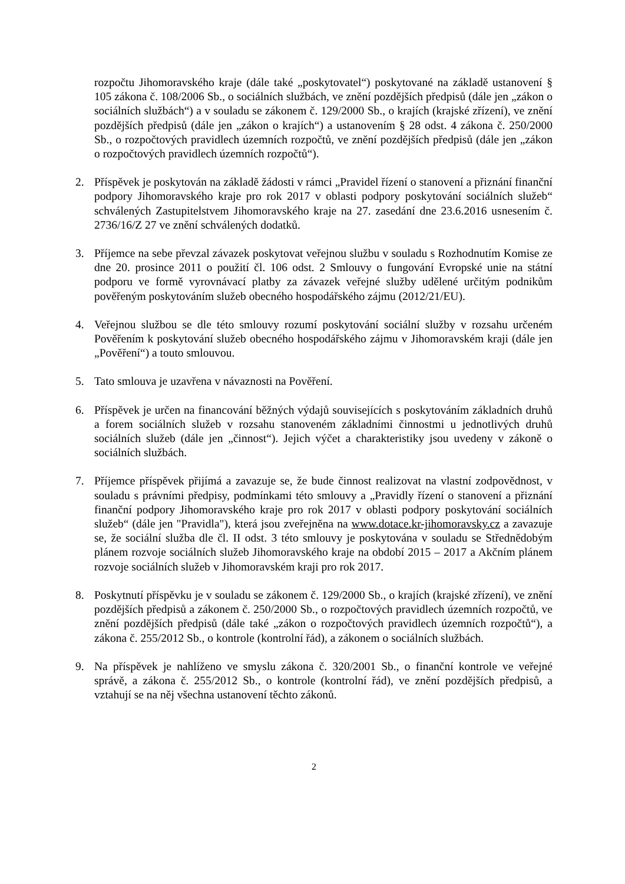rozpočtu Jihomoravského kraje (dále také „poskytovatel“) poskytované na základě ustanovení § 105 zákona č. 108/2006 Sb., o sociálních službách, ve znění pozdějších předpisů (dále jen „zákon o sociálních službách“) a v souladu se zákonem č. 129/2000 Sb., o krajích (krajské zřízení), ve znění pozdějších předpisů (dále jen „zákon o krajích“) a ustanovením § 28 odst. 4 zákona č. 250/2000 Sb., o rozpočtových pravidlech územních rozpočtů, ve znění pozdějších předpisů (dále jen „zákon o rozpočtových pravidlech územních rozpočtů“).
2. Příspěvek je poskytován na základě žádosti v rámci „Pravidel řízení o stanovení a přiznání finanční podpory Jihomoravského kraje pro rok 2017 v oblasti podpory poskytování sociálních služeb“ schválených Zastupitelstvem Jihomoravského kraje na 27. zasedání dne 23.6.2016 usnesením č. 2736/16/Z 27 ve znění schválených dodatků.
3. Příjemce na sebe převzal závazek poskytovat veřejnou službu v souladu s Rozhodnutím Komise ze dne 20. prosince 2011 o použití čl. 106 odst. 2 Smlouvy o fungování Evropské unie na státní podporu ve formě vyrovnávací platby za závazek veřejné služby udělené určitým podnikům pověřeným poskytováním služeb obecného hospodářského zájmu (2012/21/EU).
4. Veřejnou službou se dle této smlouvy rozumí poskytování sociální služby v rozsahu určeném Pověřením k poskytování služeb obecného hospodářského zájmu v Jihomoravském kraji (dále jen „Pověření“) a touto smlouvou.
5. Tato smlouva je uzavřena v návaznosti na Pověření.
6. Příspěvek je určen na financování běžných výdajů souvisejících s poskytováním základních druhů a forem sociálních služeb v rozsahu stanoveném základními činnostmi u jednotlivých druhů sociálních služeb (dále jen „činnost“). Jejich výčet a charakteristiky jsou uvedeny v zákoně o sociálních službách.
7. Příjemce příspěvek přijímá a zavazuje se, že bude činnost realizovat na vlastní zodpovědnost, v souladu s právními předpisy, podmínkami této smlouvy a „Pravidly řízení o stanovení a přiznání finanční podpory Jihomoravského kraje pro rok 2017 v oblasti podpory poskytování sociálních služeb“ (dále jen "Pravidla"), která jsou zveřejněna na www.dotace.kr-jihomoravsky.cz a zavazuje se, že sociální služba dle čl. II odst. 3 této smlouvy je poskytována v souladu se Střednědobým plánem rozvoje sociálních služeb Jihomoravského kraje na období 2015 – 2017 a Akčním plánem rozvoje sociálních služeb v Jihomoravském kraji pro rok 2017.
8. Poskytnutí příspěvku je v souladu se zákonem č. 129/2000 Sb., o krajích (krajské zřízení), ve znění pozdějších předpisů a zákonem č. 250/2000 Sb., o rozpočtových pravidlech územních rozpočtů, ve znění pozdějších předpisů (dále také „zákon o rozpočtových pravidlech územních rozpočtů“), a zákona č. 255/2012 Sb., o kontrole (kontrolní řád), a zákonem o sociálních službách.
9. Na příspěvek je nahlíženo ve smyslu zákona č. 320/2001 Sb., o finanční kontrole ve veřejné správě, a zákona č. 255/2012 Sb., o kontrole (kontrolní řád), ve znění pozdějších předpisů, a vztahují se na něj všechna ustanovení těchto zákonů.
2